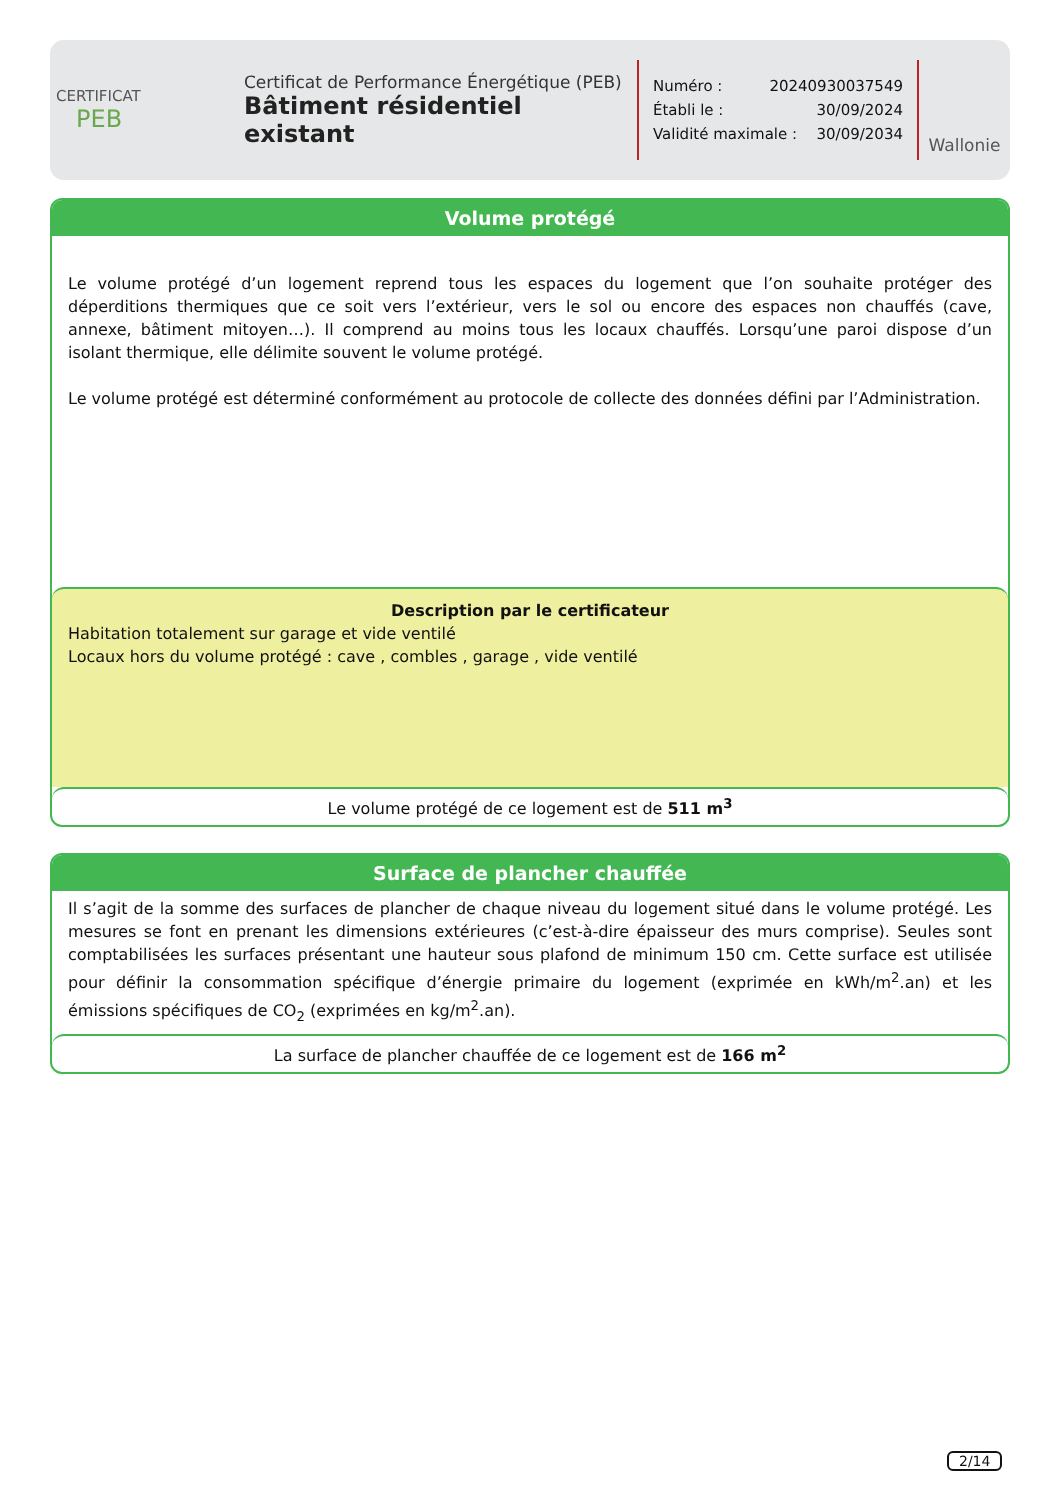CERTIFICAT
PEB
Certificat de Performance Énergétique (PEB)
Bâtiment résidentiel existant
Numéro : 20240930037549
Établi le : 30/09/2024
Validité maximale : 30/09/2034
Wallonie
Volume protégé
Le volume protégé d’un logement reprend tous les espaces du logement que l’on souhaite protéger des déperditions thermiques que ce soit vers l’extérieur, vers le sol ou encore des espaces non chauffés (cave, annexe, bâtiment mitoyen…). Il comprend au moins tous les locaux chauffés. Lorsqu’une paroi dispose d’un isolant thermique, elle délimite souvent le volume protégé.
Le volume protégé est déterminé conformément au protocole de collecte des données défini par l’Administration.
Description par le certificateur
Habitation totalement sur garage et vide ventilé
Locaux hors du volume protégé : cave , combles , garage , vide ventilé
Le volume protégé de ce logement est de 511 m<sup>3</sup>
Surface de plancher chauffée
Il s’agit de la somme des surfaces de plancher de chaque niveau du logement situé dans le volume protégé. Les mesures se font en prenant les dimensions extérieures (c’est-à-dire épaisseur des murs comprise). Seules sont comptabilisées les surfaces présentant une hauteur sous plafond de minimum 150 cm. Cette surface est utilisée pour définir la consommation spécifique d’énergie primaire du logement (exprimée en kWh/m<sup>2</sup>.an) et les émissions spécifiques de CO<sub>2</sub> (exprimées en kg/m<sup>2</sup>.an).
La surface de plancher chauffée de ce logement est de 166 m<sup>2</sup>
2/14